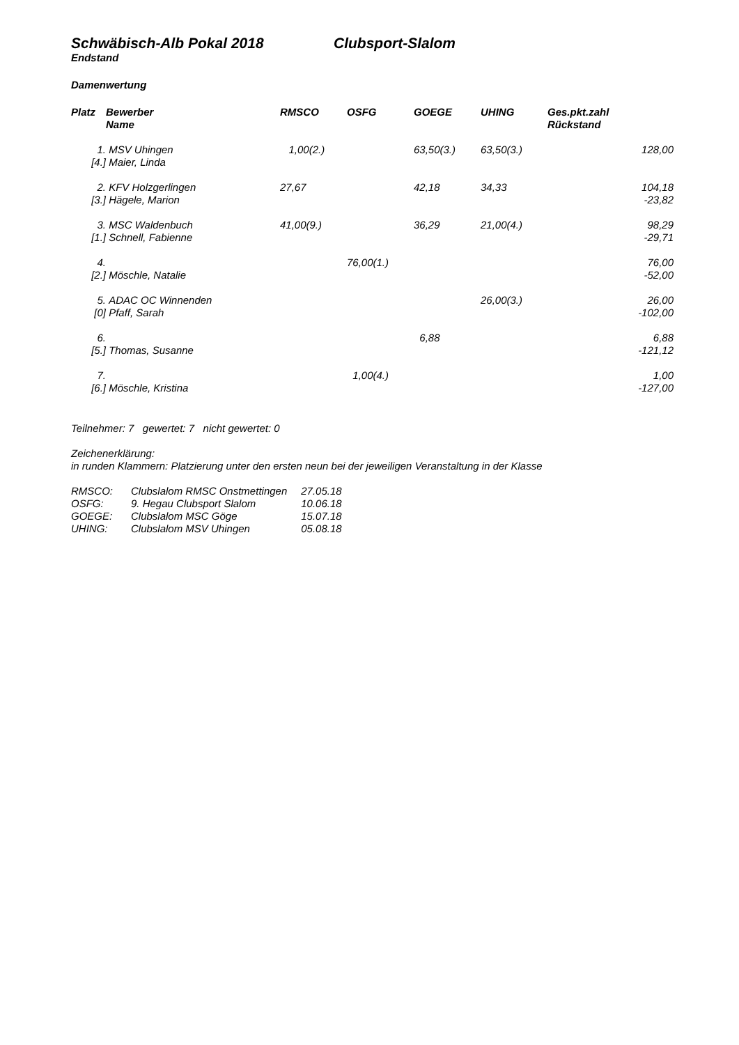Schwäbisch-Alb Pokal 2018 Clubsport-Slalom
Endstand
Damenwertung
| Platz | Bewerber Name | RMSCO | OSFG | GOEGE | UHING | Ges.pkt.zahl Rückstand |
| --- | --- | --- | --- | --- | --- | --- |
| 1. [4.] | MSV Uhingen Maier, Linda | 1,00(2.) | | 63,50(3.) | 63,50(3.) | 128,00 |
| 2. [3.] | KFV Holzgerlingen Hägele, Marion | 27,67 | | 42,18 | 34,33 | 104,18 -23,82 |
| 3. [1.] | MSC Waldenbuch Schnell, Fabienne | 41,00(9.) | | 36,29 | 21,00(4.) | 98,29 -29,71 |
| 4. [2.] | Möschle, Natalie | | 76,00(1.) | | | 76,00 -52,00 |
| 5. [0] | ADAC OC Winnenden Pfaff, Sarah | | | | 26,00(3.) | 26,00 -102,00 |
| 6. [5.] | Thomas, Susanne | | | 6,88 | | 6,88 -121,12 |
| 7. [6.] | Möschle, Kristina | | 1,00(4.) | | | 1,00 -127,00 |
Teilnehmer: 7 gewertet: 7 nicht gewertet: 0
Zeichenerklärung:
in runden Klammern: Platzierung unter den ersten neun bei der jeweiligen Veranstaltung in der Klasse
| RMSCO: | Clubslalom RMSC Onstmettingen | 27.05.18 |
| OSFG: | 9. Hegau Clubsport Slalom | 10.06.18 |
| GOEGE: | Clubslalom MSC Göge | 15.07.18 |
| UHING: | Clubslalom MSV Uhingen | 05.08.18 |